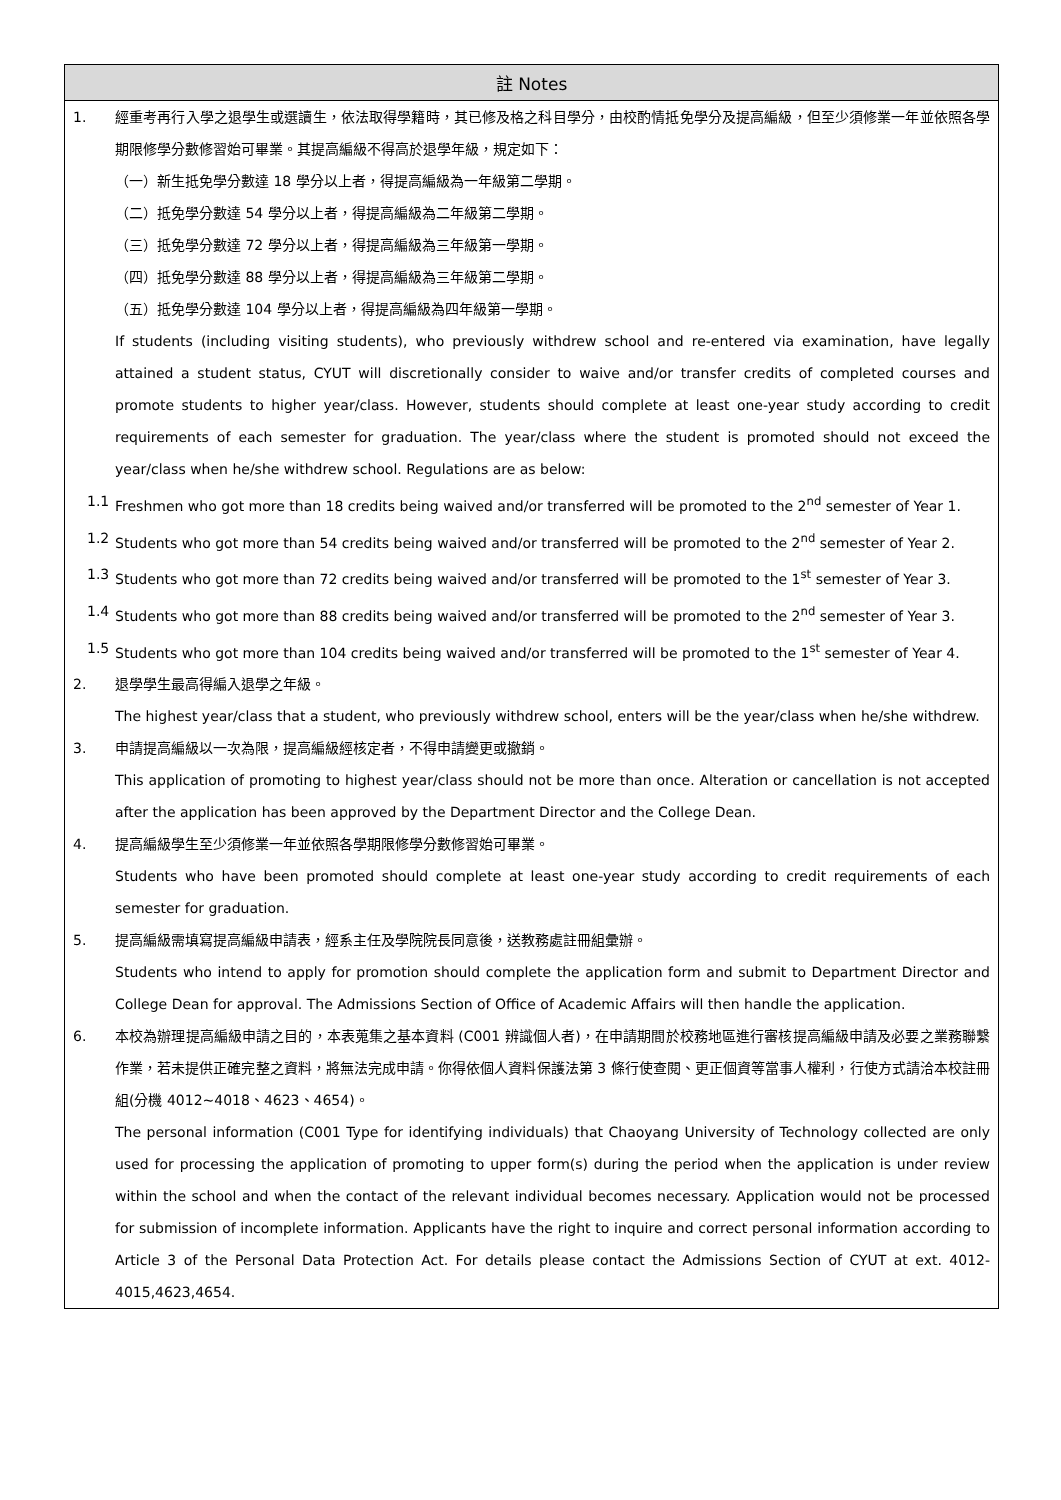註 Notes
1. 經重考再行入學之退學生或選讀生，依法取得學籍時，其已修及格之科目學分，由校酌情抵免學分及提高編級，但至少須修業一年並依照各學期限修學分數修習始可畢業。其提高編級不得高於退學年級，規定如下：
（一）新生抵免學分數達 18 學分以上者，得提高編級為一年級第二學期。
（二）抵免學分數達 54 學分以上者，得提高編級為二年級第二學期。
（三）抵免學分數達 72 學分以上者，得提高編級為三年級第一學期。
（四）抵免學分數達 88 學分以上者，得提高編級為三年級第二學期。
（五）抵免學分數達 104 學分以上者，得提高編級為四年級第一學期。
If students (including visiting students), who previously withdrew school and re-entered via examination, have legally attained a student status, CYUT will discretionally consider to waive and/or transfer credits of completed courses and promote students to higher year/class. However, students should complete at least one-year study according to credit requirements of each semester for graduation. The year/class where the student is promoted should not exceed the year/class when he/she withdrew school. Regulations are as below:
1.1 Freshmen who got more than 18 credits being waived and/or transferred will be promoted to the 2<sup>nd</sup> semester of Year 1.
1.2 Students who got more than 54 credits being waived and/or transferred will be promoted to the 2<sup>nd</sup> semester of Year 2.
1.3 Students who got more than 72 credits being waived and/or transferred will be promoted to the 1<sup>st</sup> semester of Year 3.
1.4 Students who got more than 88 credits being waived and/or transferred will be promoted to the 2<sup>nd</sup> semester of Year 3.
1.5 Students who got more than 104 credits being waived and/or transferred will be promoted to the 1<sup>st</sup> semester of Year 4.
2. 退學學生最高得編入退學之年級。
The highest year/class that a student, who previously withdrew school, enters will be the year/class when he/she withdrew.
3. 申請提高編級以一次為限，提高編級經核定者，不得申請變更或撤銷。
This application of promoting to highest year/class should not be more than once. Alteration or cancellation is not accepted after the application has been approved by the Department Director and the College Dean.
4. 提高編級學生至少須修業一年並依照各學期限修學分數修習始可畢業。
Students who have been promoted should complete at least one-year study according to credit requirements of each semester for graduation.
5. 提高編級需填寫提高編級申請表，經系主任及學院院長同意後，送教務處註冊組彙辦。
Students who intend to apply for promotion should complete the application form and submit to Department Director and College Dean for approval. The Admissions Section of Office of Academic Affairs will then handle the application.
6. 本校為辦理提高編級申請之目的，本表蒐集之基本資料 (C001 辨識個人者)，在申請期間於校務地區進行審核提高編級申請及必要之業務聯繫作業，若未提供正確完整之資料，將無法完成申請。你得依個人資料保護法第 3 條行使查閱、更正個資等當事人權利，行使方式請洽本校註冊組(分機 4012~4018、4623、4654)。
The personal information (C001 Type for identifying individuals) that Chaoyang University of Technology collected are only used for processing the application of promoting to upper form(s) during the period when the application is under review within the school and when the contact of the relevant individual becomes necessary. Application would not be processed for submission of incomplete information. Applicants have the right to inquire and correct personal information according to Article 3 of the Personal Data Protection Act. For details please contact the Admissions Section of CYUT at ext. 4012-4015,4623,4654.